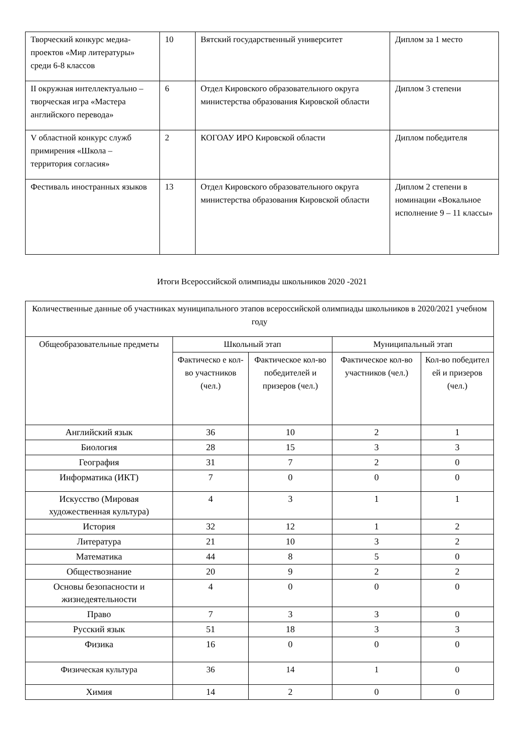| Творческий конкурс медиа-проектов «Мир литературы» среди 6-8 классов | 10 | Вятский государственный университет | Диплом за 1 место |
| II окружная интеллектуально – творческая игра «Мастера английского перевода» | 6 | Отдел Кировского образовательного округа министерства образования Кировской области | Диплом 3 степени |
| V областной конкурс служб примирения «Школа – территория согласия» | 2 | КОГОАУ ИРО Кировской области | Диплом победителя |
| Фестиваль иностранных языков | 13 | Отдел Кировского образовательного округа министерства образования Кировской области | Диплом 2 степени в номинации «Вокальное исполнение 9 – 11 классы» |
Итоги Всероссийской олимпиады школьников 2020 -2021
| Количественные данные об участниках муниципального этапов всероссийской олимпиады школьников в 2020/2021 учебном году | | | | |
| --- | --- | --- | --- | --- |
| Общеобразовательные предметы | Школьный этап | | Муниципальный этап | |
| | Фактическо е кол-во участников (чел.) | Фактическое кол-во победителей и призеров (чел.) | Фактическое кол-во участников (чел.) | Кол-во победител ей и призеров (чел.) |
| Английский язык | 36 | 10 | 2 | 1 |
| Биология | 28 | 15 | 3 | 3 |
| География | 31 | 7 | 2 | 0 |
| Информатика (ИКТ) | 7 | 0 | 0 | 0 |
| Искусство (Мировая художественная культура) | 4 | 3 | 1 | 1 |
| История | 32 | 12 | 1 | 2 |
| Литература | 21 | 10 | 3 | 2 |
| Математика | 44 | 8 | 5 | 0 |
| Обществознание | 20 | 9 | 2 | 2 |
| Основы безопасности и жизнедеятельности | 4 | 0 | 0 | 0 |
| Право | 7 | 3 | 3 | 0 |
| Русский язык | 51 | 18 | 3 | 3 |
| Физика | 16 | 0 | 0 | 0 |
| Физическая культура | 36 | 14 | 1 | 0 |
| Химия | 14 | 2 | 0 | 0 |